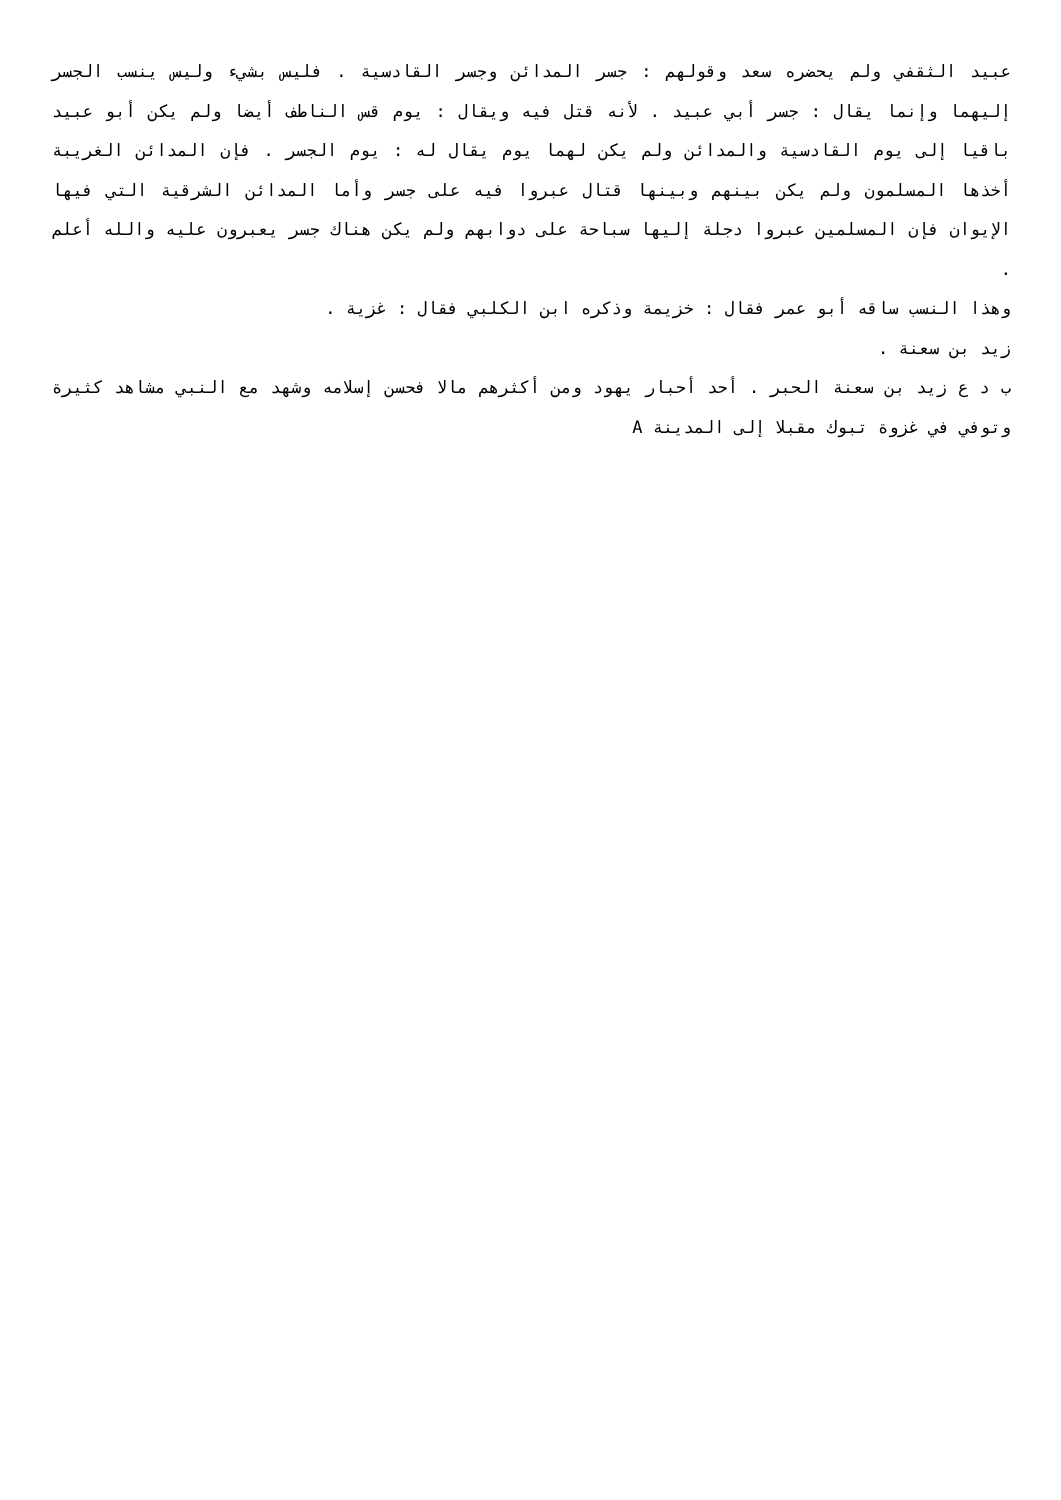عبيد الثقفي ولم يحضره سعد وقولهم : جسر المدائن وجسر القادسية . فليس بشيء وليس ينسب الجسر إليهما وإنما يقال : جسر أبي عبيد . لأنه قتل فيه ويقال : يوم قس الناطف أيضا ولم يكن أبو عبيد باقيا إلى يوم القادسية والمدائن ولم يكن لهما يوم يقال له : يوم الجسر . فإن المدائن الغريبة أخذها المسلمون ولم يكن بينهم وبينها قتال عبروا فيه على جسر وأما المدائن الشرقية التي فيها الإيوان فإن المسلمين عبروا دجلة إليها سباحة على دوابهم ولم يكن هناك جسر يعبرون عليه والله أعلم .
وهذا النسب ساقه أبو عمر فقال : خزيمة وذكره ابن الكلبي فقال : غزية .
زيد بن سعنة .
ب د ع زيد بن سعنة الحبر . أحد أحبار يهود ومن أكثرهم مالا فحسن إسلامه وشهد مع النبي مشاهد كثيرة وتوفي في غزوة تبوك مقبلا إلى المدينة A